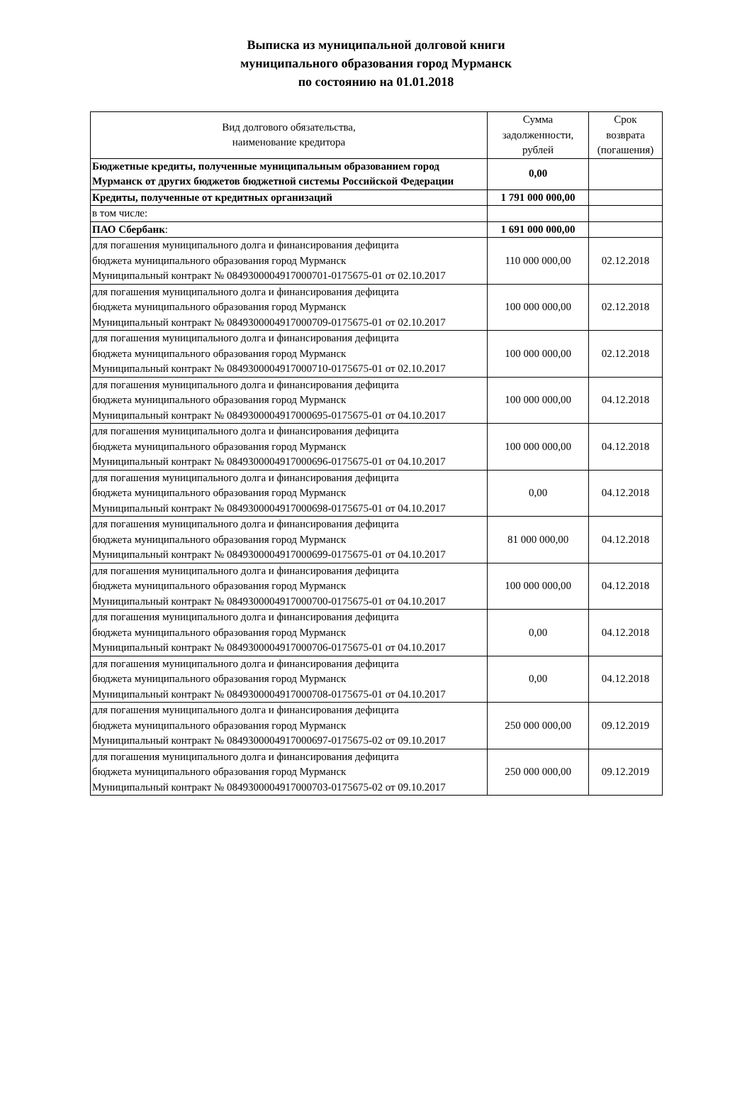Выписка из муниципальной долговой книги
муниципального образования город Мурманск
по состоянию на 01.01.2018
| Вид долгового обязательства, наименование кредитора | Сумма задолженности, рублей | Срок возврата (погашения) |
| --- | --- | --- |
| Бюджетные кредиты, полученные муниципальным образованием город Мурманск от других бюджетов бюджетной системы Российской Федерации | 0,00 | |
| Кредиты, полученные от кредитных организаций | 1 791 000 000,00 | |
| в том числе: | | |
| ПАО Сбербанк : | 1 691 000 000,00 | |
| для погашения муниципального долга и финансирования дефицита бюджета муниципального образования город Мурманск Муниципальный контракт № 0849300004917000701-0175675-01 от 02.10.2017 | 110 000 000,00 | 02.12.2018 |
| для погашения муниципального долга и финансирования дефицита бюджета муниципального образования город Мурманск Муниципальный контракт № 0849300004917000709-0175675-01 от 02.10.2017 | 100 000 000,00 | 02.12.2018 |
| для погашения муниципального долга и финансирования дефицита бюджета муниципального образования город Мурманск Муниципальный контракт № 0849300004917000710-0175675-01 от 02.10.2017 | 100 000 000,00 | 02.12.2018 |
| для погашения муниципального долга и финансирования дефицита бюджета муниципального образования город Мурманск Муниципальный контракт № 0849300004917000695-0175675-01 от 04.10.2017 | 100 000 000,00 | 04.12.2018 |
| для погашения муниципального долга и финансирования дефицита бюджета муниципального образования город Мурманск Муниципальный контракт № 0849300004917000696-0175675-01 от 04.10.2017 | 100 000 000,00 | 04.12.2018 |
| для погашения муниципального долга и финансирования дефицита бюджета муниципального образования город Мурманск Муниципальный контракт № 0849300004917000698-0175675-01 от 04.10.2017 | 0,00 | 04.12.2018 |
| для погашения муниципального долга и финансирования дефицита бюджета муниципального образования город Мурманск Муниципальный контракт № 0849300004917000699-0175675-01 от 04.10.2017 | 81 000 000,00 | 04.12.2018 |
| для погашения муниципального долга и финансирования дефицита бюджета муниципального образования город Мурманск Муниципальный контракт № 0849300004917000700-0175675-01 от 04.10.2017 | 100 000 000,00 | 04.12.2018 |
| для погашения муниципального долга и финансирования дефицита бюджета муниципального образования город Мурманск Муниципальный контракт № 0849300004917000706-0175675-01 от 04.10.2017 | 0,00 | 04.12.2018 |
| для погашения муниципального долга и финансирования дефицита бюджета муниципального образования город Мурманск Муниципальный контракт № 0849300004917000708-0175675-01 от 04.10.2017 | 0,00 | 04.12.2018 |
| для погашения муниципального долга и финансирования дефицита бюджета муниципального образования город Мурманск Муниципальный контракт № 0849300004917000697-0175675-02 от 09.10.2017 | 250 000 000,00 | 09.12.2019 |
| для погашения муниципального долга и финансирования дефицита бюджета муниципального образования город Мурманск Муниципальный контракт № 0849300004917000703-0175675-02 от 09.10.2017 | 250 000 000,00 | 09.12.2019 |